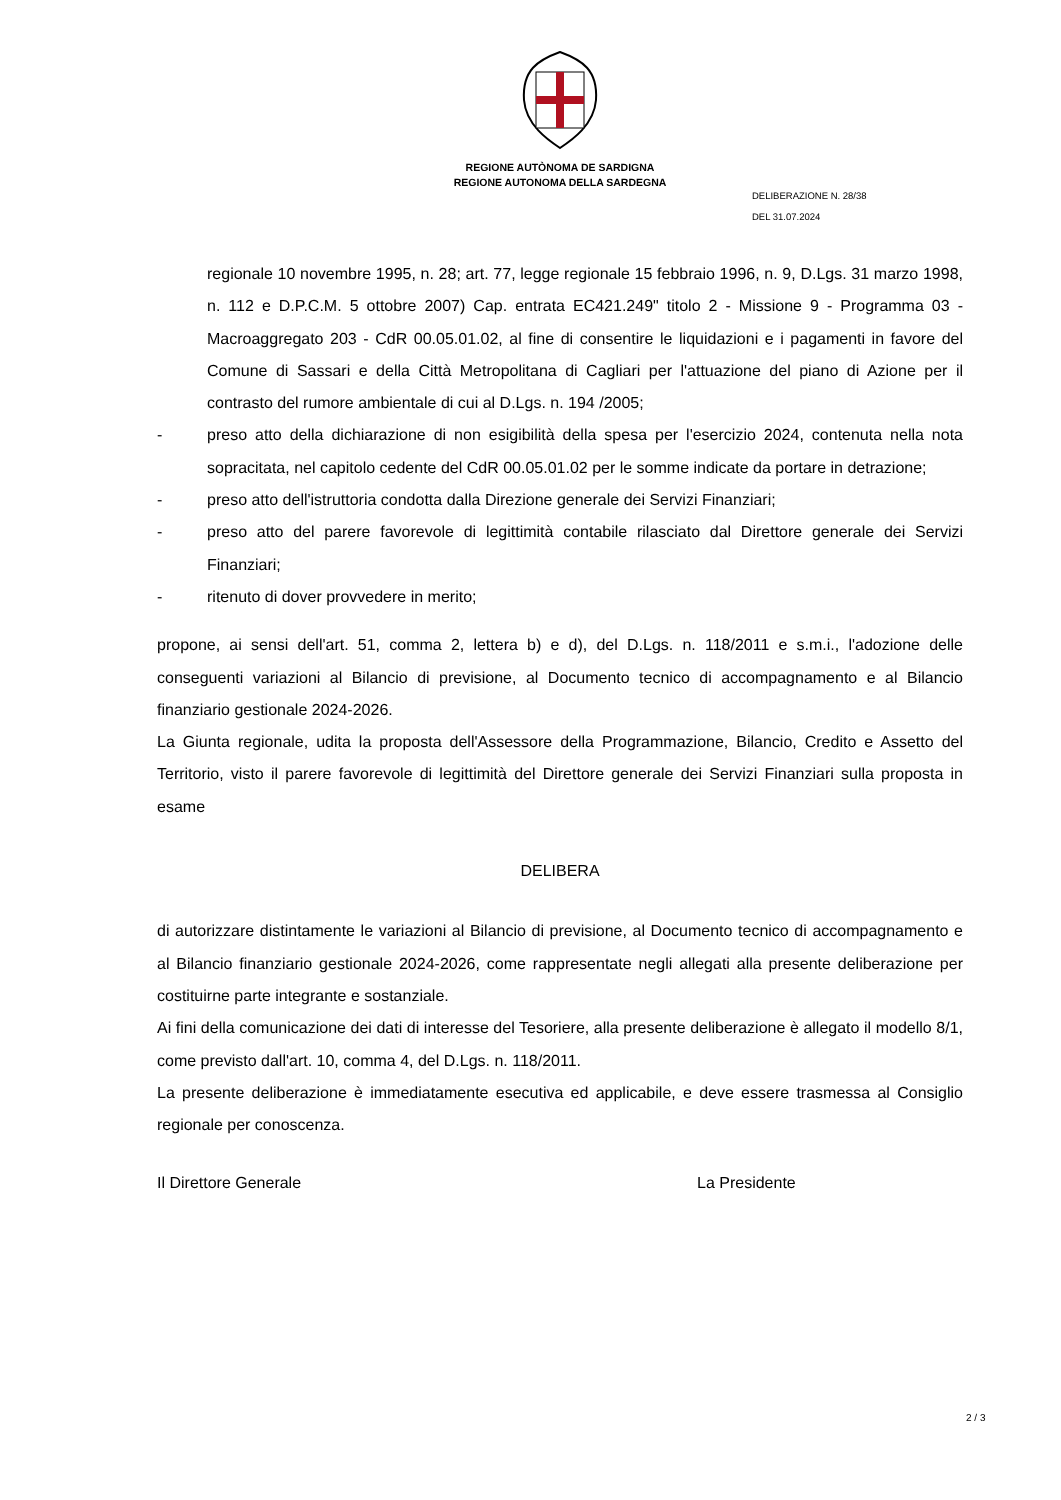REGIONE AUTÒNOMA DE SARDIGNA
REGIONE AUTONOMA DELLA SARDEGNA
DELIBERAZIONE N. 28/38
DEL 31.07.2024
regionale 10 novembre 1995, n. 28; art. 77, legge regionale 15 febbraio 1996, n. 9, D.Lgs. 31 marzo 1998, n. 112 e D.P.C.M. 5 ottobre 2007) Cap. entrata EC421.249" titolo 2 - Missione 9 - Programma 03 - Macroaggregato 203 - CdR 00.05.01.02, al fine di consentire le liquidazioni e i pagamenti in favore del Comune di Sassari e della Città Metropolitana di Cagliari per l'attuazione del piano di Azione per il contrasto del rumore ambientale di cui al D.Lgs. n. 194 /2005;
- preso atto della dichiarazione di non esigibilità della spesa per l'esercizio 2024, contenuta nella nota sopracitata, nel capitolo cedente del CdR 00.05.01.02 per le somme indicate da portare in detrazione;
- preso atto dell'istruttoria condotta dalla Direzione generale dei Servizi Finanziari;
- preso atto del parere favorevole di legittimità contabile rilasciato dal Direttore generale dei Servizi Finanziari;
- ritenuto di dover provvedere in merito;
propone, ai sensi dell'art. 51, comma 2, lettera b) e d), del D.Lgs. n. 118/2011 e s.m.i., l'adozione delle conseguenti variazioni al Bilancio di previsione, al Documento tecnico di accompagnamento e al Bilancio finanziario gestionale 2024-2026.
La Giunta regionale, udita la proposta dell'Assessore della Programmazione, Bilancio, Credito e Assetto del Territorio, visto il parere favorevole di legittimità del Direttore generale dei Servizi Finanziari sulla proposta in esame
DELIBERA
di autorizzare distintamente le variazioni al Bilancio di previsione, al Documento tecnico di accompagnamento e al Bilancio finanziario gestionale 2024-2026, come rappresentate negli allegati alla presente deliberazione per costituirne parte integrante e sostanziale.
Ai fini della comunicazione dei dati di interesse del Tesoriere, alla presente deliberazione è allegato il modello 8/1, come previsto dall'art. 10, comma 4, del D.Lgs. n. 118/2011.
La presente deliberazione è immediatamente esecutiva ed applicabile, e deve essere trasmessa al Consiglio regionale per conoscenza.
Il Direttore Generale La Presidente
2 / 3